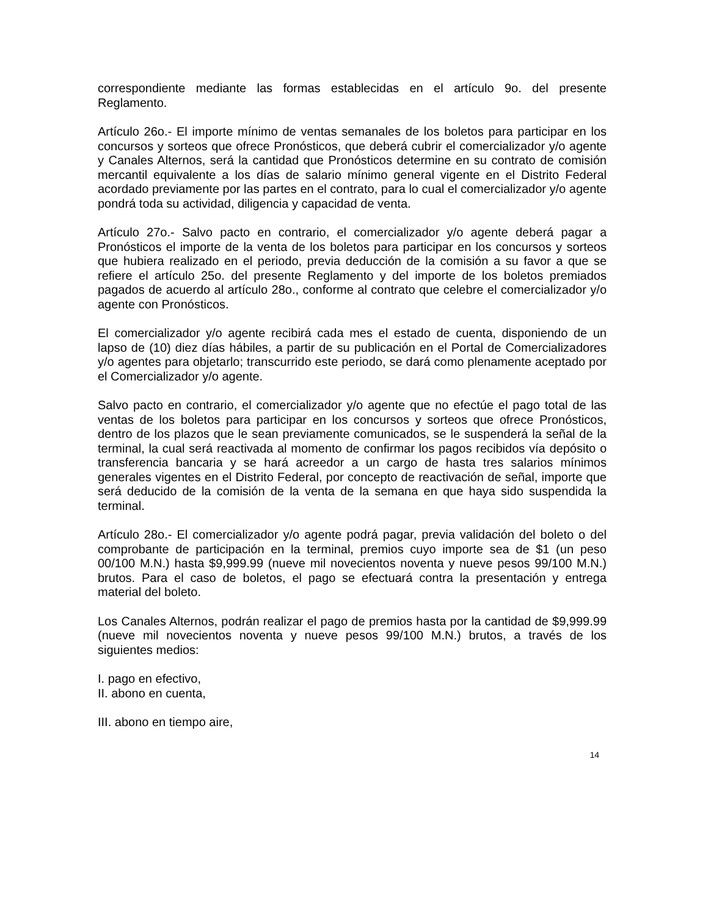correspondiente mediante las formas establecidas en el artículo 9o. del presente Reglamento.
Artículo 26o.- El importe mínimo de ventas semanales de los boletos para participar en los concursos y sorteos que ofrece Pronósticos, que deberá cubrir el comercializador y/o agente y Canales Alternos, será la cantidad que Pronósticos determine en su contrato de comisión mercantil equivalente a los días de salario mínimo general vigente en el Distrito Federal acordado previamente por las partes en el contrato, para lo cual el comercializador y/o agente pondrá toda su actividad, diligencia y capacidad de venta.
Artículo 27o.- Salvo pacto en contrario, el comercializador y/o agente deberá pagar a Pronósticos el importe de la venta de los boletos para participar en los concursos y sorteos que hubiera realizado en el periodo, previa deducción de la comisión a su favor a que se refiere el artículo 25o. del presente Reglamento y del importe de los boletos premiados pagados de acuerdo al artículo 28o., conforme al contrato que celebre el comercializador y/o agente con Pronósticos.
El comercializador y/o agente recibirá cada mes el estado de cuenta, disponiendo de un lapso de (10) diez días hábiles, a partir de su publicación en el Portal de Comercializadores y/o agentes para objetarlo; transcurrido este periodo, se dará como plenamente aceptado por el Comercializador y/o agente.
Salvo pacto en contrario, el comercializador y/o agente que no efectúe el pago total de las ventas de los boletos para participar en los concursos y sorteos que ofrece Pronósticos, dentro de los plazos que le sean previamente comunicados, se le suspenderá la señal de la terminal, la cual será reactivada al momento de confirmar los pagos recibidos vía depósito o transferencia bancaria y se hará acreedor a un cargo de hasta tres salarios mínimos generales vigentes en el Distrito Federal, por concepto de reactivación de señal, importe que será deducido de la comisión de la venta de la semana en que haya sido suspendida la terminal.
Artículo 28o.- El comercializador y/o agente podrá pagar, previa validación del boleto o del comprobante de participación en la terminal, premios cuyo importe sea de $1 (un peso 00/100 M.N.) hasta $9,999.99 (nueve mil novecientos noventa y nueve pesos 99/100 M.N.) brutos. Para el caso de boletos, el pago se efectuará contra la presentación y entrega material del boleto.
Los Canales Alternos, podrán realizar el pago de premios hasta por la cantidad de $9,999.99 (nueve mil novecientos noventa y nueve pesos 99/100 M.N.) brutos, a través de los siguientes medios:
I. pago en efectivo,
II. abono en cuenta,
III. abono en tiempo aire,
14